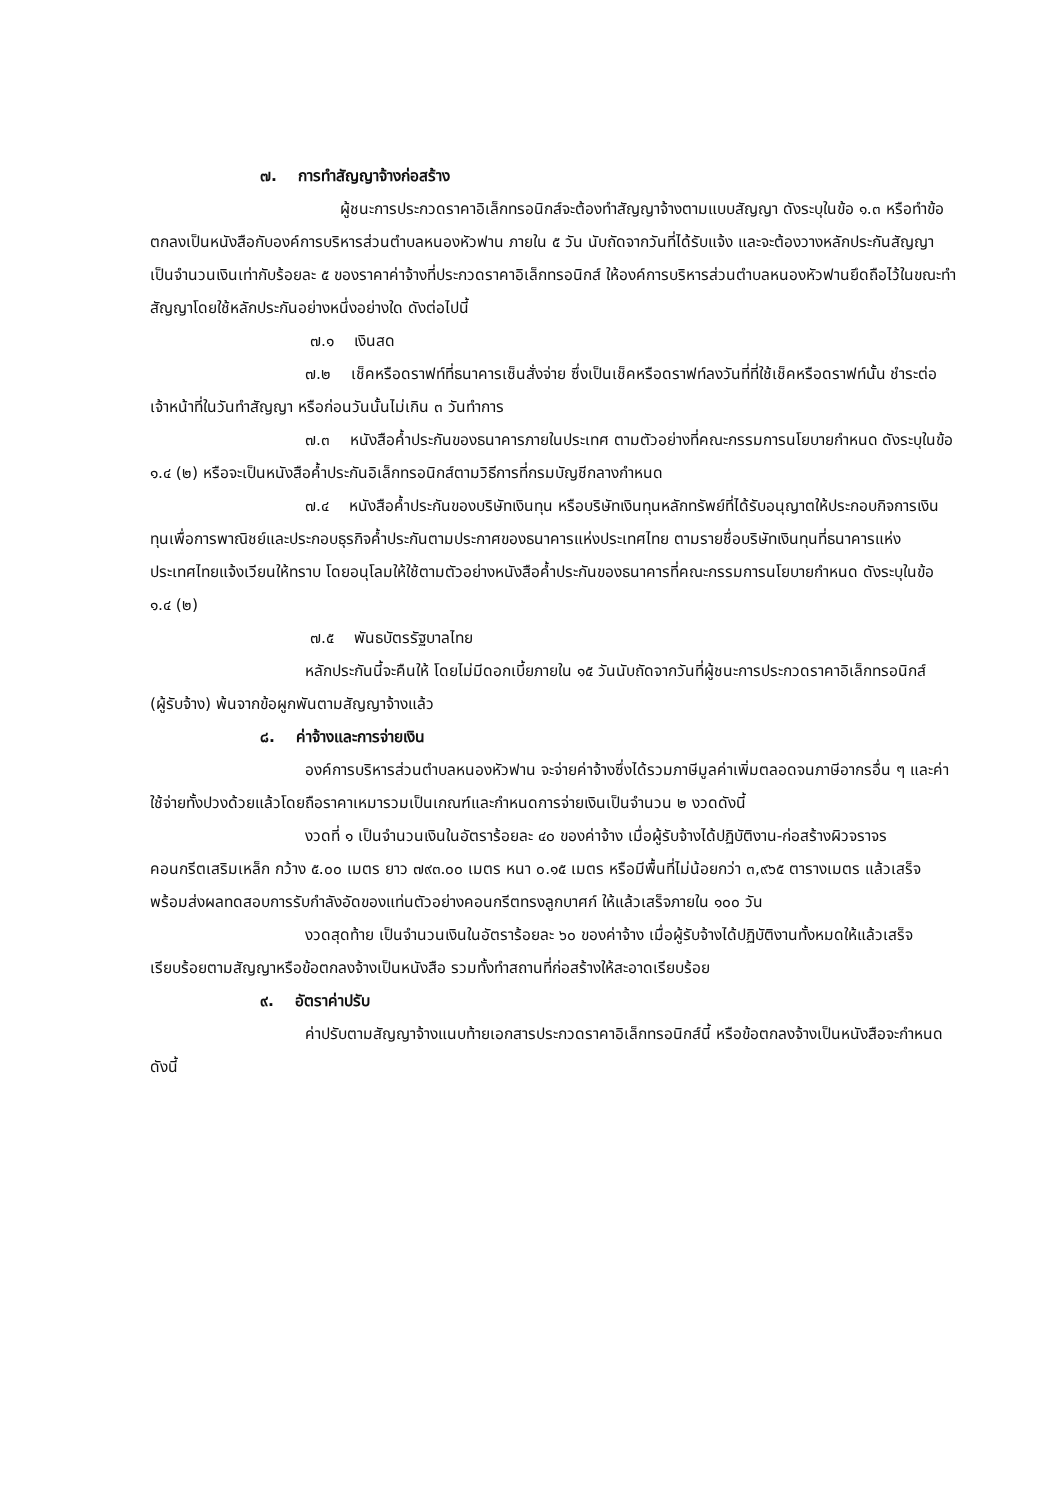๗. การทำสัญญาจ้างก่อสร้าง
ผู้ชนะการประกวดราคาอิเล็กทรอนิกส์จะต้องทำสัญญาจ้างตามแบบสัญญา ดังระบุในข้อ ๑.๓ หรือทำข้อตกลงเป็นหนังสือกับองค์การบริหารส่วนตำบลหนองหัวฟาน ภายใน ๕ วัน นับถัดจากวันที่ได้รับแจ้ง และจะต้องวางหลักประกันสัญญาเป็นจำนวนเงินเท่ากับร้อยละ ๕ ของราคาค่าจ้างที่ประกวดราคาอิเล็กทรอนิกส์ ให้องค์การบริหารส่วนตำบลหนองหัวฟานยึดถือไว้ในขณะทำสัญญาโดยใช้หลักประกันอย่างหนึ่งอย่างใด ดังต่อไปนี้
๗.๑ เงินสด
๗.๒ เช็คหรือดราฟท์ที่ธนาคารเซ็นสั่งจ่าย ซึ่งเป็นเช็คหรือดราฟท์ลงวันที่ที่ใช้เช็คหรือดราฟท์นั้น ชำระต่อเจ้าหน้าที่ในวันทำสัญญา หรือก่อนวันนั้นไม่เกิน ๓ วันทำการ
๗.๓ หนังสือค้ำประกันของธนาคารภายในประเทศ ตามตัวอย่างที่คณะกรรมการนโยบายกำหนด ดังระบุในข้อ ๑.๔ (๒) หรือจะเป็นหนังสือค้ำประกันอิเล็กทรอนิกส์ตามวิธีการที่กรมบัญชีกลางกำหนด
๗.๔ หนังสือค้ำประกันของบริษัทเงินทุน หรือบริษัทเงินทุนหลักทรัพย์ที่ได้รับอนุญาตให้ประกอบกิจการเงินทุนเพื่อการพาณิชย์และประกอบธุรกิจค้ำประกันตามประกาศของธนาคารแห่งประเทศไทย ตามรายชื่อบริษัทเงินทุนที่ธนาคารแห่งประเทศไทยแจ้งเวียนให้ทราบ โดยอนุโลมให้ใช้ตามตัวอย่างหนังสือค้ำประกันของธนาคารที่คณะกรรมการนโยบายกำหนด ดังระบุในข้อ ๑.๔ (๒)
๗.๕ พันธบัตรรัฐบาลไทย
หลักประกันนี้จะคืนให้ โดยไม่มีดอกเบี้ยภายใน ๑๕ วันนับถัดจากวันที่ผู้ชนะการประกวดราคาอิเล็กทรอนิกส์ (ผู้รับจ้าง) พ้นจากข้อผูกพันตามสัญญาจ้างแล้ว
๘. ค่าจ้างและการจ่ายเงิน
องค์การบริหารส่วนตำบลหนองหัวฟาน จะจ่ายค่าจ้างซึ่งได้รวมภาษีมูลค่าเพิ่มตลอดจนภาษีอากรอื่น ๆ และค่าใช้จ่ายทั้งปวงด้วยแล้วโดยถือราคาเหมารวมเป็นเกณฑ์และกำหนดการจ่ายเงินเป็นจำนวน ๒ งวดดังนี้
งวดที่ ๑ เป็นจำนวนเงินในอัตราร้อยละ ๔๐ ของค่าจ้าง เมื่อผู้รับจ้างได้ปฏิบัติงาน-ก่อสร้างผิวจราจรคอนกรีตเสริมเหล็ก กว้าง ๕.๐๐ เมตร ยาว ๗๙๓.๐๐ เมตร หนา ๐.๑๕ เมตร หรือมีพื้นที่ไม่น้อยกว่า ๓,๙๖๕ ตารางเมตร แล้วเสร็จพร้อมส่งผลทดสอบการรับกำลังอัดของแท่นตัวอย่างคอนกรีตทรงลูกบาศก์ ให้แล้วเสร็จภายใน ๑๐๐ วัน
งวดสุดท้าย เป็นจำนวนเงินในอัตราร้อยละ ๖๐ ของค่าจ้าง เมื่อผู้รับจ้างได้ปฏิบัติงานทั้งหมดให้แล้วเสร็จเรียบร้อยตามสัญญาหรือข้อตกลงจ้างเป็นหนังสือ รวมทั้งทำสถานที่ก่อสร้างให้สะอาดเรียบร้อย
๙. อัตราค่าปรับ
ค่าปรับตามสัญญาจ้างแนบท้ายเอกสารประกวดราคาอิเล็กทรอนิกส์นี้ หรือข้อตกลงจ้างเป็นหนังสือจะกำหนด ดังนี้